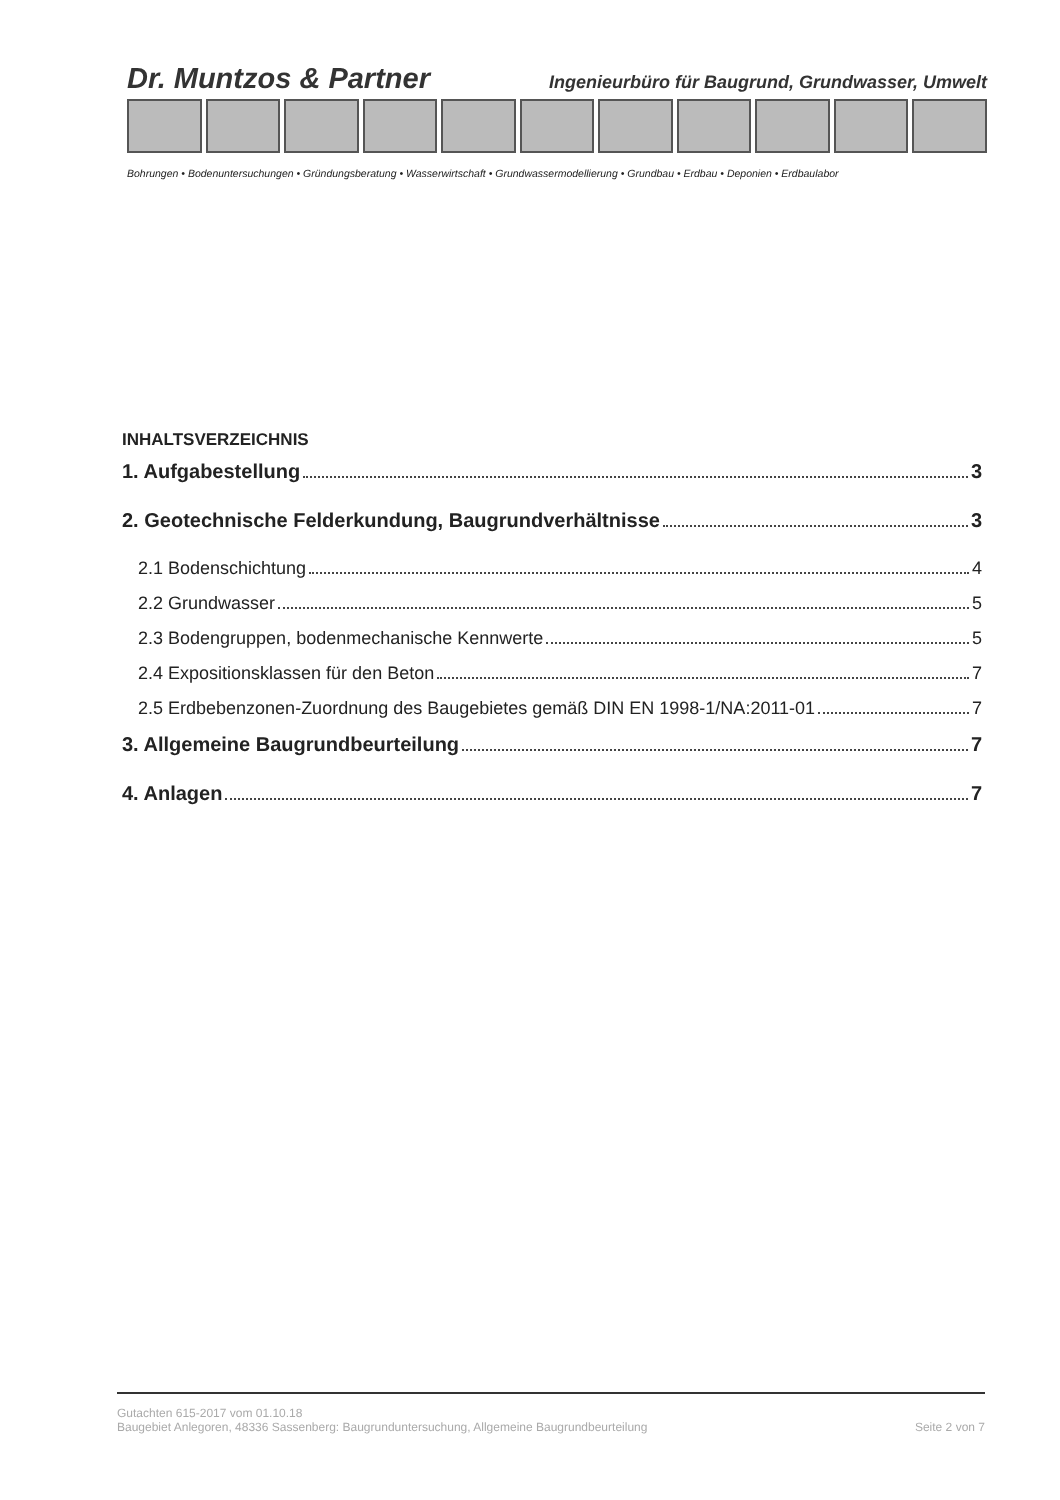Dr. Muntzos & Partner Ingenieurbüro für Baugrund, Grundwasser, Umwelt
Bohrungen • Bodenuntersuchungen • Gründungsberatung • Wasserwirtschaft • Grundwassermodellierung • Grundbau • Erdbau • Deponien • Erdbaulabor
INHALTSVERZEICHNIS
1. Aufgabestellung 3
2. Geotechnische Felderkundung, Baugrundverhältnisse 3
2.1 Bodenschichtung 4
2.2 Grundwasser 5
2.3 Bodengruppen, bodenmechanische Kennwerte 5
2.4 Expositionsklassen für den Beton 7
2.5 Erdbebenzonen-Zuordnung des Baugebietes gemäß DIN EN 1998-1/NA:2011-01 7
3. Allgemeine Baugrundbeurteilung 7
4. Anlagen 7
Gutachten 615-2017 vom 01.10.18
Baugebiet Anlegoren, 48336 Sassenberg: Baugrunduntersuchung, Allgemeine Baugrundbeurteilung Seite 2 von 7